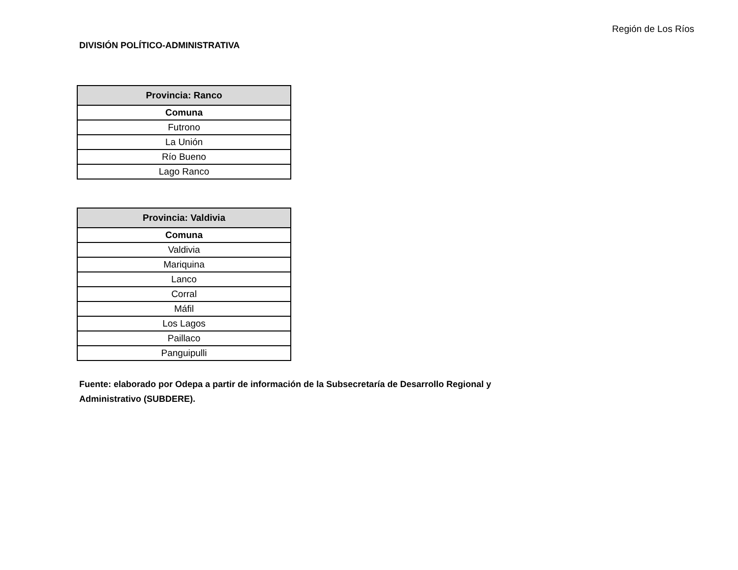Región de Los Ríos
DIVISIÓN POLÍTICO-ADMINISTRATIVA
| Provincia: Ranco |
| --- |
| Comuna |
| Futrono |
| La Unión |
| Río Bueno |
| Lago Ranco |
| Provincia: Valdivia |
| --- |
| Comuna |
| Valdivia |
| Mariquina |
| Lanco |
| Corral |
| Máfil |
| Los Lagos |
| Paillaco |
| Panguipulli |
Fuente: elaborado por Odepa a partir de información de la Subsecretaría de Desarrollo Regional y Administrativo (SUBDERE).